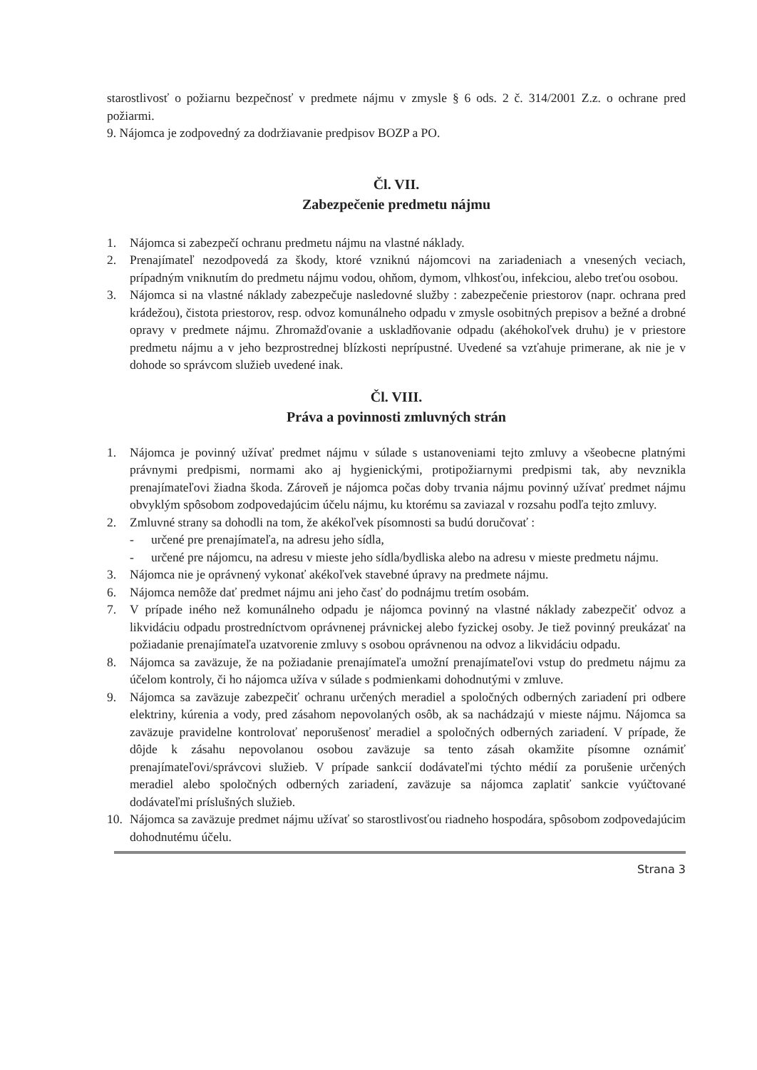starostlivosť o požiarnu bezpečnosť v predmete nájmu v zmysle § 6 ods. 2 č. 314/2001 Z.z. o ochrane pred požiarmi.
9. Nájomca je zodpovedný za dodržiavanie predpisov BOZP a PO.
Čl. VII.
Zabezpečenie predmetu nájmu
1. Nájomca si zabezpečí ochranu predmetu nájmu na vlastné náklady.
2. Prenajímateľ nezodpovedá za škody, ktoré vzniknú nájomcovi na zariadeniach a vnesených veciach, prípadným vniknutím do predmetu nájmu vodou, ohňom, dymom, vlhkosťou, infekciou, alebo treťou osobou.
3. Nájomca si na vlastné náklady zabezpečuje nasledovné služby : zabezpečenie priestorov (napr. ochrana pred krádežou), čistota priestorov, resp. odvoz komunálneho odpadu v zmysle osobitných prepisov a bežné a drobné opravy v predmete nájmu. Zhromažďovanie a uskladňovanie odpadu (akéhokoľvek druhu) je v priestore predmetu nájmu a v jeho bezprostrednej blízkosti neprípustné. Uvedené sa vzťahuje primerane, ak nie je v dohode so správcom služieb uvedené inak.
Čl. VIII.
Práva a povinnosti zmluvných strán
1. Nájomca je povinný užívať predmet nájmu v súlade s ustanoveniami tejto zmluvy a všeobecne platnými právnymi predpismi, normami ako aj hygienickými, protipožiarnymi predpismi tak, aby nevznikla prenajímateľovi žiadna škoda. Zároveň je nájomca počas doby trvania nájmu povinný užívať predmet nájmu obvyklým spôsobom zodpovedajúcim účelu nájmu, ku ktorému sa zaviazal v rozsahu podľa tejto zmluvy.
2. Zmluvné strany sa dohodli na tom, že akékoľvek písomnosti sa budú doručovať :
- určené pre prenajímateľa, na adresu jeho sídla,
- určené pre nájomcu, na adresu v mieste jeho sídla/bydliska alebo na adresu v mieste predmetu nájmu.
3. Nájomca nie je oprávnený vykonať akékoľvek stavebné úpravy na predmete nájmu.
6. Nájomca nemôže dať predmet nájmu ani jeho časť do podnájmu tretím osobám.
7. V prípade iného než komunálneho odpadu je nájomca povinný na vlastné náklady zabezpečiť odvoz a likvidáciu odpadu prostredníctvom oprávnenej právnickej alebo fyzickej osoby. Je tiež povinný preukázať na požiadanie prenajímateľa uzatvorenie zmluvy s osobou oprávnenou na odvoz a likvidáciu odpadu.
8. Nájomca sa zaväzuje, že na požiadanie prenajímateľa umožní prenajímateľovi vstup do predmetu nájmu za účelom kontroly, či ho nájomca užíva v súlade s podmienkami dohodnutými v zmluve.
9. Nájomca sa zaväzuje zabezpečiť ochranu určených meradiel a spoločných odberných zariadení pri odbere elektriny, kúrenia a vody, pred zásahom nepovolaných osôb, ak sa nachádzajú v mieste nájmu. Nájomca sa zaväzuje pravidelne kontrolovať neporušenosť meradiel a spoločných odberných zariadení. V prípade, že dôjde k zásahu nepovolanou osobou zaväzuje sa tento zásah okamžite písomne oznámiť prenajímateľovi/správcovi služieb. V prípade sankcií dodávateľmi týchto médií za porušenie určených meradiel alebo spoločných odberných zariadení, zaväzuje sa nájomca zaplatiť sankcie vyúčtované dodávateľmi príslušných služieb.
10. Nájomca sa zaväzuje predmet nájmu užívať so starostlivosťou riadneho hospodára, spôsobom zodpovedajúcim dohodnutému účelu.
Strana 3